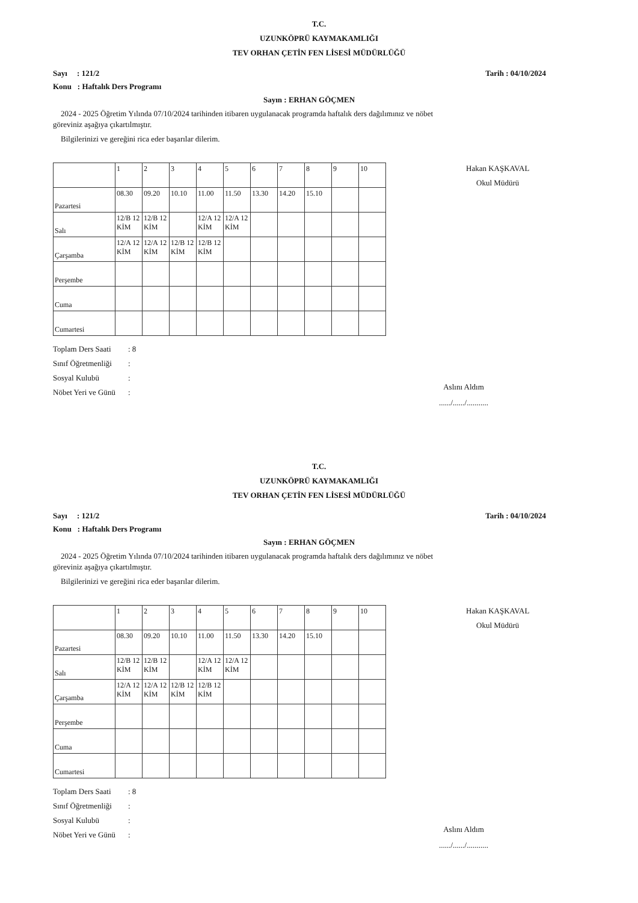T.C.
UZUNKÖPRÜ KAYMAKAMLIĞI
TEV ORHAN ÇETİN FEN LİSESİ MÜDÜRLÜĞÜ
Sayı : 121/2 Tarih : 04/10/2024
Konu : Haftalık Ders Programı
Sayın : ERHAN GÖÇMEN
2024 - 2025 Öğretim Yılında 07/10/2024 tarihinden itibaren uygulanacak programda haftalık ders dağılımınız ve nöbet göreviniz aşağıya çıkartılmıştır.
Bilgilerinizi ve gereğini rica eder başarılar dilerim.
Hakan KAŞKAVAL
Okul Müdürü
| | 1 | 2 | 3 | 4 | 5 | 6 | 7 | 8 | 9 | 10 |
| Pazartesi | 08.30 | 09.20 | 10.10 | 11.00 | 11.50 | 13.30 | 14.20 | 15.10 | | |
| Salı | 12/B 12 KİM | 12/B 12 KİM | | 12/A 12 KİM | 12/A 12 KİM | | | | | |
| Çarşamba | 12/A 12 KİM | 12/A 12 KİM | 12/B 12 KİM | 12/B 12 KİM | | | | | | |
| Perşembe | | | | | | | | | | |
| Cuma | | | | | | | | | | |
| Cumartesi | | | | | | | | | | |
Toplam Ders Saati: 8
Sınıf Öğretmenliği:
Sosyal Kulubü:
Nöbet Yeri ve Günü:
Aslını Aldım
....../....../...........
T.C.
UZUNKÖPRÜ KAYMAKAMLIĞI
TEV ORHAN ÇETİN FEN LİSESİ MÜDÜRLÜĞÜ
Sayı : 121/2 Tarih : 04/10/2024
Konu : Haftalık Ders Programı
Sayın : ERHAN GÖÇMEN
2024 - 2025 Öğretim Yılında 07/10/2024 tarihinden itibaren uygulanacak programda haftalık ders dağılımınız ve nöbet göreviniz aşağıya çıkartılmıştır.
Bilgilerinizi ve gereğini rica eder başarılar dilerim.
Hakan KAŞKAVAL
Okul Müdürü
| | 1 | 2 | 3 | 4 | 5 | 6 | 7 | 8 | 9 | 10 |
| Pazartesi | 08.30 | 09.20 | 10.10 | 11.00 | 11.50 | 13.30 | 14.20 | 15.10 | | |
| Salı | 12/B 12 KİM | 12/B 12 KİM | | 12/A 12 KİM | 12/A 12 KİM | | | | | |
| Çarşamba | 12/A 12 KİM | 12/A 12 KİM | 12/B 12 KİM | 12/B 12 KİM | | | | | | |
| Perşembe | | | | | | | | | | |
| Cuma | | | | | | | | | | |
| Cumartesi | | | | | | | | | | |
Toplam Ders Saati: 8
Sınıf Öğretmenliği:
Sosyal Kulubü:
Nöbet Yeri ve Günü:
Aslını Aldım
....../....../...........